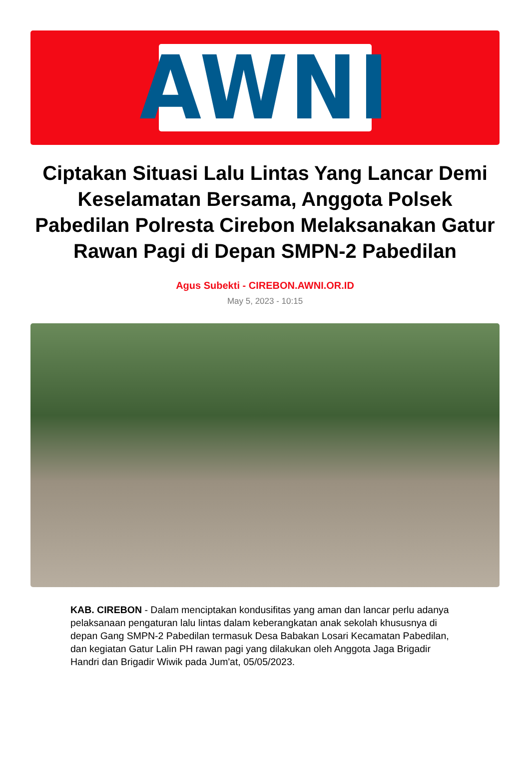AWNI
Ciptakan Situasi Lalu Lintas Yang Lancar Demi Keselamatan Bersama, Anggota Polsek Pabedilan Polresta Cirebon Melaksanakan Gatur Rawan Pagi di Depan SMPN-2 Pabedilan
Agus Subekti - CIREBON.AWNI.OR.ID
May 5, 2023 - 10:15
KAB. CIREBON - Dalam menciptakan kondusifitas yang aman dan lancar perlu adanya pelaksanaan pengaturan lalu lintas dalam keberangkatan anak sekolah khususnya di depan Gang SMPN-2 Pabedilan termasuk Desa Babakan Losari Kecamatan Pabedilan, dan kegiatan Gatur Lalin PH rawan pagi yang dilakukan oleh Anggota Jaga Brigadir Handri dan Brigadir Wiwik pada Jum'at, 05/05/2023.